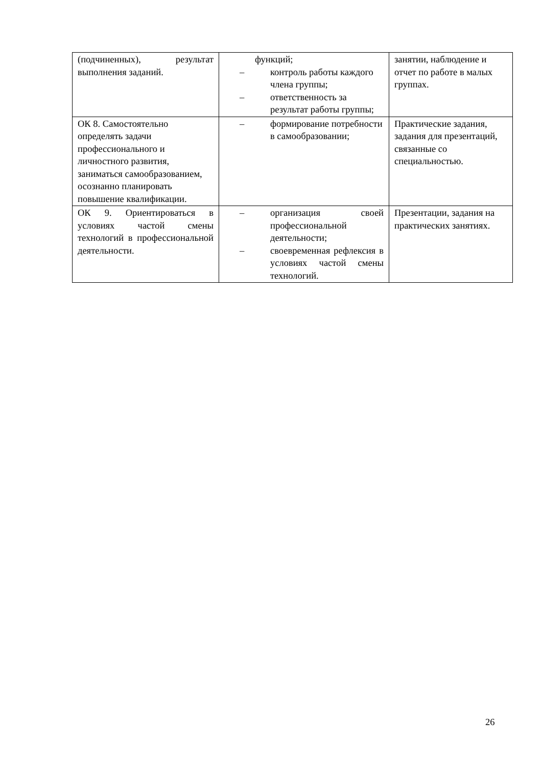| (подчиненных), результат выполнения заданий. | функций; – контроль работы каждого члена группы; – ответственность за результат работы группы; | занятии, наблюдение и отчет по работе в малых группах. |
| ОК 8. Самостоятельно определять задачи профессионального и личностного развития, заниматься самообразованием, осознанно планировать повышение квалификации. | – формирование потребности в самообразовании; | Практические задания, задания для презентаций, связанные со специальностью. |
| ОК 9. Ориентироваться в условиях частой смены технологий в профессиональной деятельности. | – организация своей профессиональной деятельности; – своевременная рефлексия в условиях частой смены технологий. | Презентации, задания на практических занятиях. |
26